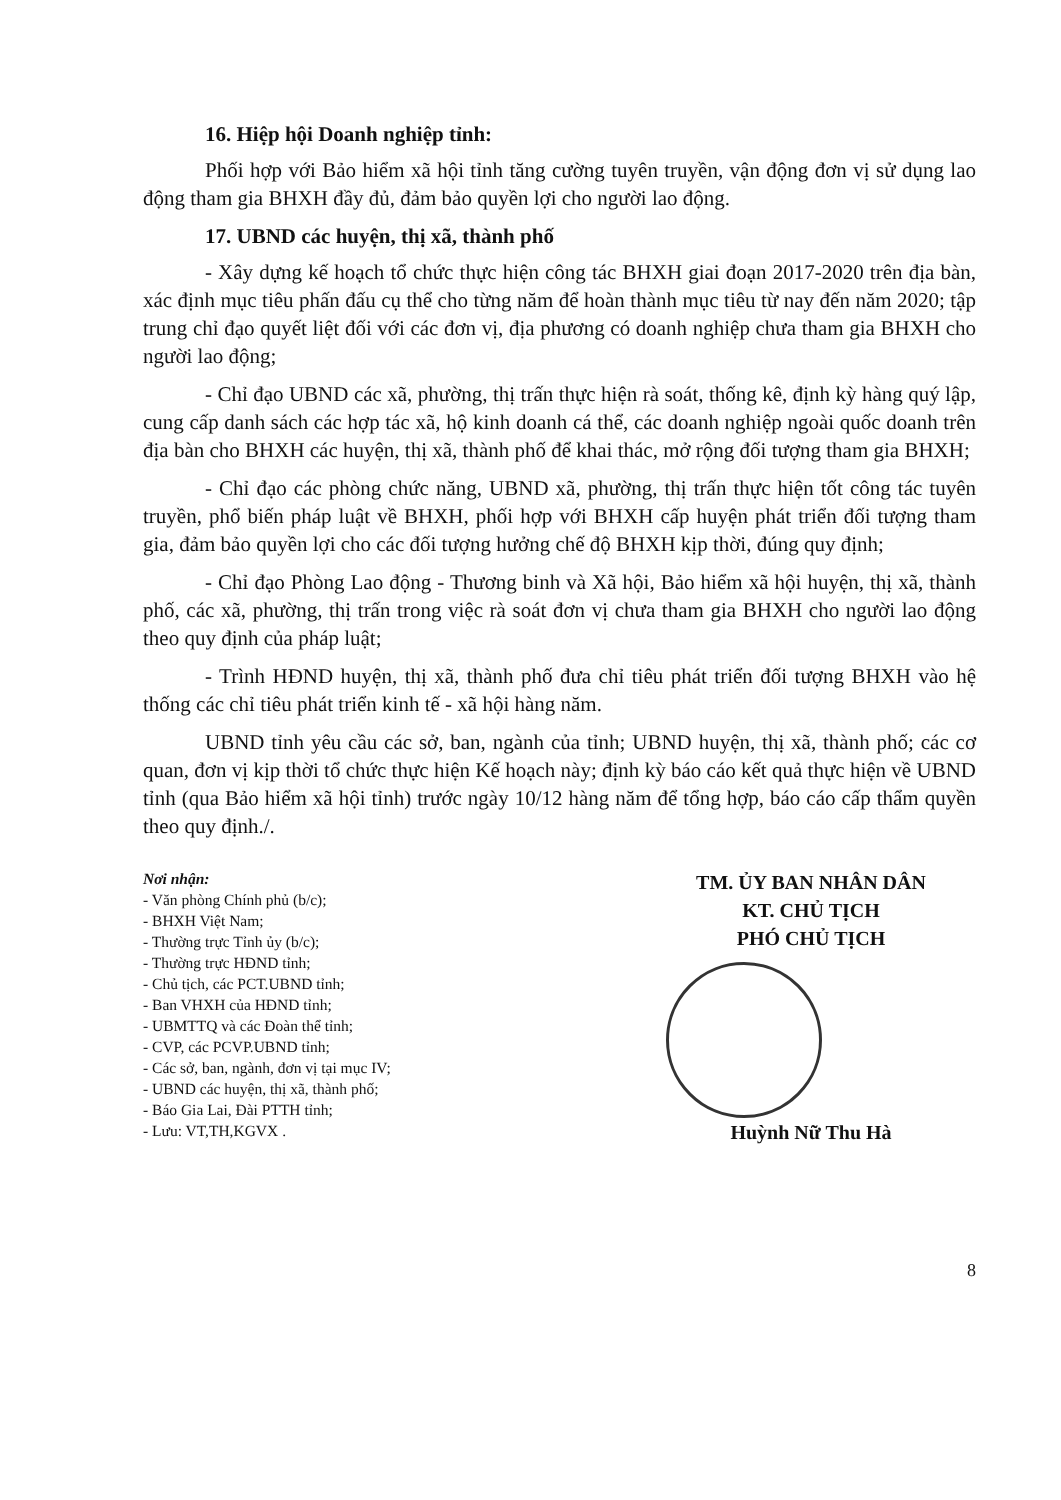16. Hiệp hội Doanh nghiệp tỉnh:
Phối hợp với Bảo hiểm xã hội tỉnh tăng cường tuyên truyền, vận động đơn vị sử dụng lao động tham gia BHXH đầy đủ, đảm bảo quyền lợi cho người lao động.
17. UBND các huyện, thị xã, thành phố
- Xây dựng kế hoạch tổ chức thực hiện công tác BHXH giai đoạn 2017-2020 trên địa bàn, xác định mục tiêu phấn đấu cụ thể cho từng năm để hoàn thành mục tiêu từ nay đến năm 2020; tập trung chỉ đạo quyết liệt đối với các đơn vị, địa phương có doanh nghiệp chưa tham gia BHXH cho người lao động;
- Chỉ đạo UBND các xã, phường, thị trấn thực hiện rà soát, thống kê, định kỳ hàng quý lập, cung cấp danh sách các hợp tác xã, hộ kinh doanh cá thể, các doanh nghiệp ngoài quốc doanh trên địa bàn cho BHXH các huyện, thị xã, thành phố để khai thác, mở rộng đối tượng tham gia BHXH;
- Chỉ đạo các phòng chức năng, UBND xã, phường, thị trấn thực hiện tốt công tác tuyên truyền, phổ biến pháp luật về BHXH, phối hợp với BHXH cấp huyện phát triển đối tượng tham gia, đảm bảo quyền lợi cho các đối tượng hưởng chế độ BHXH kịp thời, đúng quy định;
- Chỉ đạo Phòng Lao động - Thương binh và Xã hội, Bảo hiểm xã hội huyện, thị xã, thành phố, các xã, phường, thị trấn trong việc rà soát đơn vị chưa tham gia BHXH cho người lao động theo quy định của pháp luật;
- Trình HĐND huyện, thị xã, thành phố đưa chỉ tiêu phát triển đối tượng BHXH vào hệ thống các chỉ tiêu phát triển kinh tế - xã hội hàng năm.
UBND tỉnh yêu cầu các sở, ban, ngành của tỉnh; UBND huyện, thị xã, thành phố; các cơ quan, đơn vị kịp thời tổ chức thực hiện Kế hoạch này; định kỳ báo cáo kết quả thực hiện về UBND tỉnh (qua Bảo hiểm xã hội tỉnh) trước ngày 10/12 hàng năm để tổng hợp, báo cáo cấp thẩm quyền theo quy định./.
Nơi nhận:
- Văn phòng Chính phủ (b/c);
- BHXH Việt Nam;
- Thường trực Tỉnh ủy (b/c);
- Thường trực HĐND tỉnh;
- Chủ tịch, các PCT.UBND tỉnh;
- Ban VHXH của HĐND tỉnh;
- UBMTTQ và các Đoàn thể tỉnh;
- CVP, các PCVP.UBND tỉnh;
- Các sở, ban, ngành, đơn vị tại mục IV;
- UBND các huyện, thị xã, thành phố;
- Báo Gia Lai, Đài PTTH tỉnh;
- Lưu: VT,TH,KGVX .
TM. ỦY BAN NHÂN DÂN
KT. CHỦ TỊCH
PHÓ CHỦ TỊCH
Huỳnh Nữ Thu Hà
8